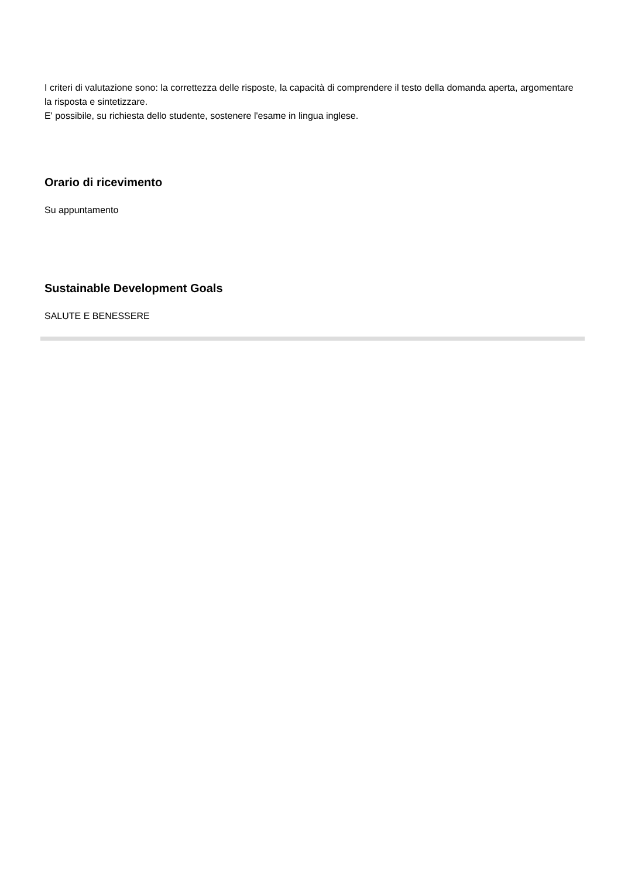I criteri di valutazione sono: la correttezza delle risposte, la capacità di comprendere il testo della domanda aperta, argomentare la risposta e sintetizzare.
E' possibile, su richiesta dello studente, sostenere l'esame in lingua inglese.
Orario di ricevimento
Su appuntamento
Sustainable Development Goals
SALUTE E BENESSERE